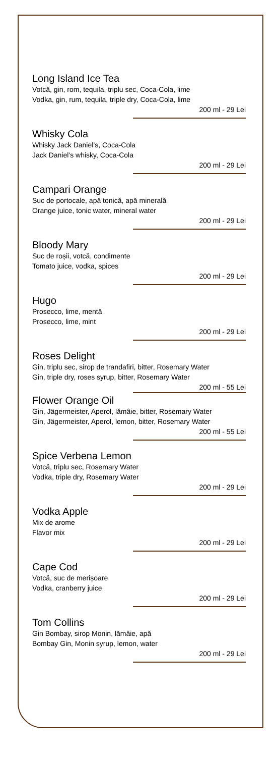Long Island Ice Tea
Votcă, gin, rom, tequila, triplu sec, Coca-Cola, lime
Vodka, gin, rum, tequila, triple dry, Coca-Cola, lime
200 ml - 29 Lei
Whisky Cola
Whisky Jack Daniel’s, Coca-Cola
Jack Daniel’s whisky, Coca-Cola
200 ml - 29 Lei
Campari Orange
Suc de portocale, apă tonică, apă minerală
Orange juice, tonic water, mineral water
200 ml - 29 Lei
Bloody Mary
Suc de roșii, votcă, condimente
Tomato juice, vodka, spices
200 ml - 29 Lei
Hugo
Prosecco, lime, mentă
Prosecco, lime, mint
200 ml - 29 Lei
Roses Delight
Gin, triplu sec, sirop de trandafiri, bitter, Rosemary Water
Gin, triple dry, roses syrup, bitter, Rosemary Water
200 ml - 55 Lei
Flower Orange Oil
Gin, Jägermeister, Aperol, lămâie, bitter, Rosemary Water
Gin, Jägermeister, Aperol, lemon, bitter, Rosemary Water
200 ml - 55 Lei
Spice Verbena Lemon
Votcă, triplu sec, Rosemary Water
Vodka, triple dry, Rosemary Water
200 ml - 29 Lei
Vodka Apple
Mix de arome
Flavor mix
200 ml - 29 Lei
Cape Cod
Votcă, suc de merișoare
Vodka, cranberry juice
200 ml - 29 Lei
Tom Collins
Gin Bombay, sirop Monin, lămâie, apă
Bombay Gin, Monin syrup, lemon, water
200 ml - 29 Lei